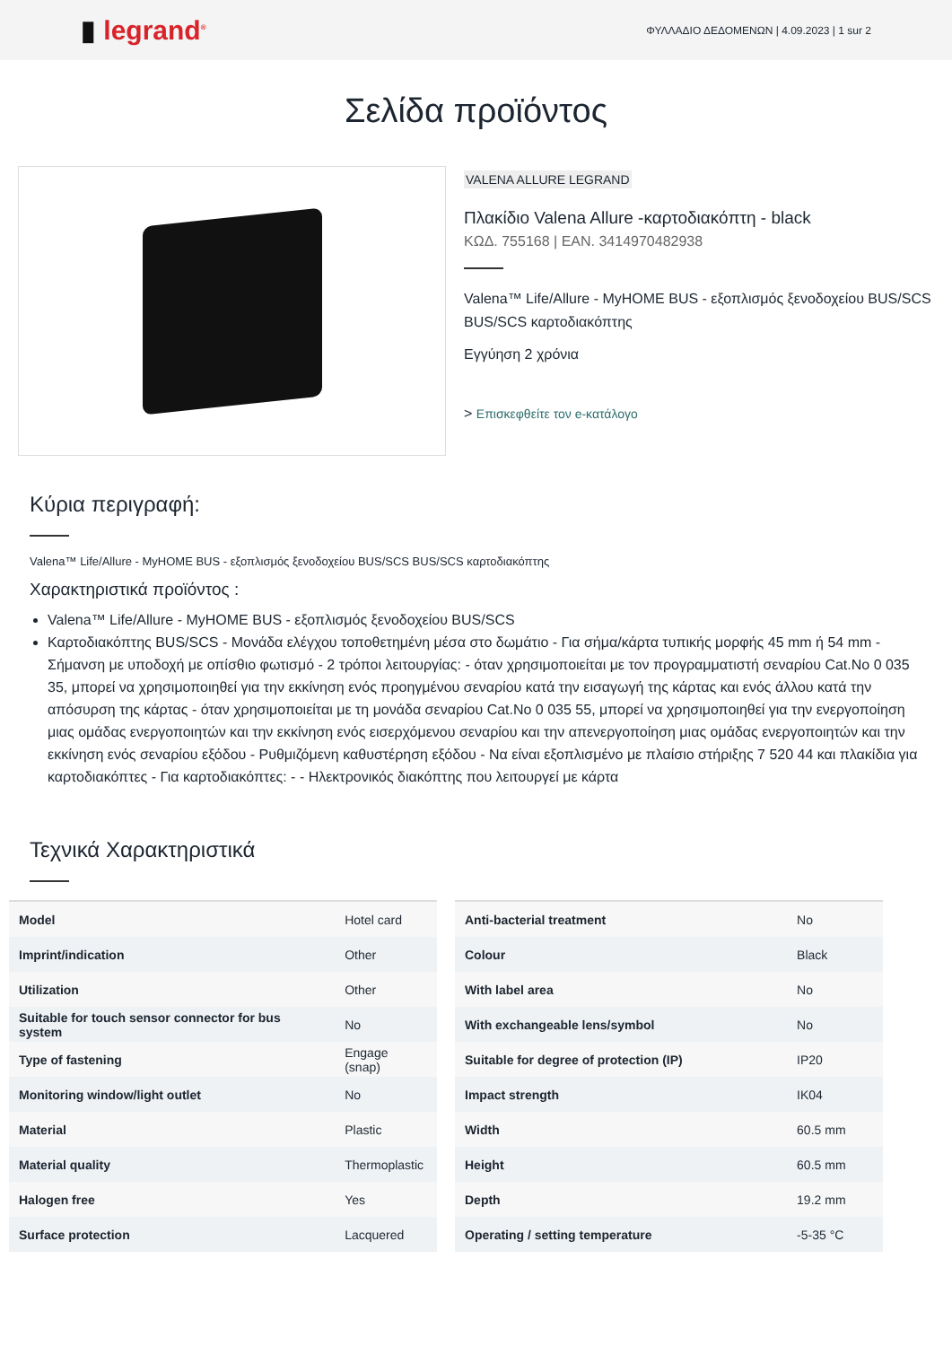▮ legrand<sup>®</sup>
ΦΥΛΛΑΔΙΟ ΔΕΔΟΜΕΝΩΝ | 4.09.2023 | 1 sur 2
Σελίδα προϊόντος
VALENA ALLURE LEGRAND
Πλακίδιο Valena Allure -καρτοδιακόπτη - black
ΚΩΔ. 755168 | EAN. 3414970482938
Valena™ Life/Allure - MyHOME BUS - εξοπλισμός ξενοδοχείου BUS/SCS BUS/SCS καρτοδιακόπτης
Εγγύηση 2 χρόνια
> Επισκεφθείτε τον e-κατάλογο
Κύρια περιγραφή:
Valena™ Life/Allure - MyHOME BUS - εξοπλισμός ξενοδοχείου BUS/SCS BUS/SCS καρτοδιακόπτης
Χαρακτηριστικά προϊόντος :
Valena™ Life/Allure - MyHOME BUS - εξοπλισμός ξενοδοχείου BUS/SCS
Καρτοδιακόπτης BUS/SCS - Μονάδα ελέγχου τοποθετημένη μέσα στο δωμάτιο - Για σήμα/κάρτα τυπικής μορφής 45 mm ή 54 mm - Σήμανση με υποδοχή με οπίσθιο φωτισμό - 2 τρόποι λειτουργίας: - όταν χρησιμοποιείται με τον προγραμματιστή σεναρίου Cat.No 0 035 35, μπορεί να χρησιμοποιηθεί για την εκκίνηση ενός προηγμένου σεναρίου κατά την εισαγωγή της κάρτας και ενός άλλου κατά την απόσυρση της κάρτας - όταν χρησιμοποιείται με τη μονάδα σεναρίου Cat.No 0 035 55, μπορεί να χρησιμοποιηθεί για την ενεργοποίηση μιας ομάδας ενεργοποιητών και την εκκίνηση ενός εισερχόμενου σεναρίου και την απενεργοποίηση μιας ομάδας ενεργοποιητών και την εκκίνηση ενός σεναρίου εξόδου - Ρυθμιζόμενη καθυστέρηση εξόδου - Να είναι εξοπλισμένο με πλαίσιο στήριξης 7 520 44 και πλακίδια για καρτοδιακόπτες - Για καρτοδιακόπτες: - - Ηλεκτρονικός διακόπτης που λειτουργεί με κάρτα
Τεχνικά Χαρακτηριστικά
| Model | Hotel card |
| Imprint/indication | Other |
| Utilization | Other |
| Suitable for touch sensor connector for bus system | No |
| Type of fastening | Engage (snap) |
| Monitoring window/light outlet | No |
| Material | Plastic |
| Material quality | Thermoplastic |
| Halogen free | Yes |
| Surface protection | Lacquered |
| Anti-bacterial treatment | No |
| Colour | Black |
| With label area | No |
| With exchangeable lens/symbol | No |
| Suitable for degree of protection (IP) | IP20 |
| Impact strength | IK04 |
| Width | 60.5 mm |
| Height | 60.5 mm |
| Depth | 19.2 mm |
| Operating / setting temperature | -5-35 °C |